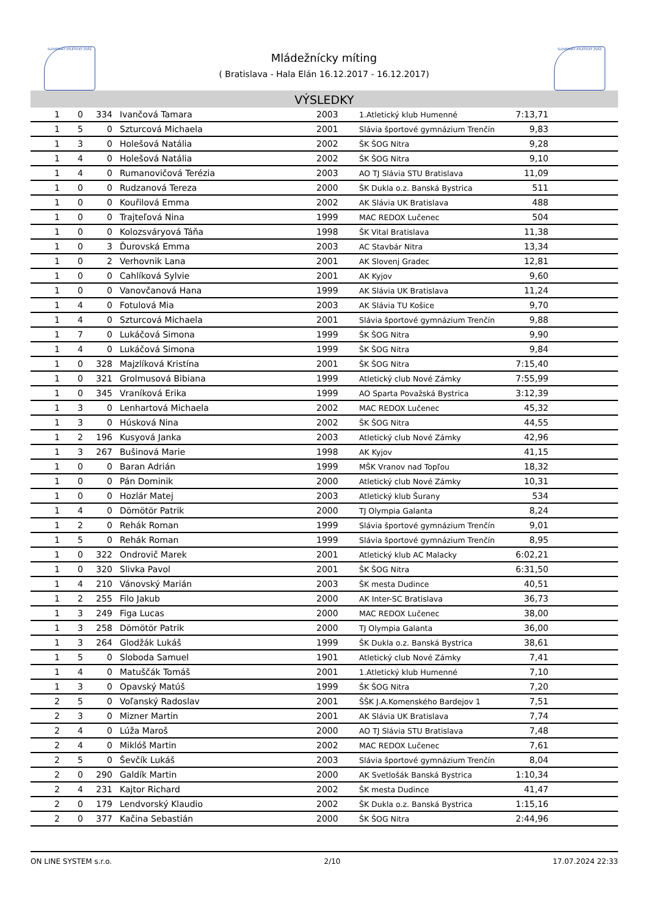SLOVENSKÝ ATLETICKÝ ZVÄZ SLOVENSKÝ ATLETICKÝ ZVÄZ
Mládežnícky míting
( Bratislava - Hala Elán 16.12.2017 - 16.12.2017)
VÝSLEDKY
| 1 | 0 | 334 | Ivančová Tamara | 2003 | 1.Atletický klub Humenné | 7:13,71 | |
| 1 | 5 | 0 | Szturcová Michaela | 2001 | Slávia športové gymnázium Trenčín | 9,83 | |
| 1 | 3 | 0 | Holešová Natália | 2002 | ŠK ŠOG Nitra | 9,28 | |
| 1 | 4 | 0 | Holešová Natália | 2002 | ŠK ŠOG Nitra | 9,10 | |
| 1 | 4 | 0 | Rumanovičová Terézia | 2003 | AO TJ Slávia STU Bratislava | 11,09 | |
| 1 | 0 | 0 | Rudzanová Tereza | 2000 | ŠK Dukla o.z. Banská Bystrica | 511 | |
| 1 | 0 | 0 | Kouřilová Emma | 2002 | AK Slávia UK Bratislava | 488 | |
| 1 | 0 | 0 | Trajteľová Nina | 1999 | MAC REDOX Lučenec | 504 | |
| 1 | 0 | 0 | Kolozsváryová Táňa | 1998 | ŠK Vital Bratislava | 11,38 | |
| 1 | 0 | 3 | Ďurovská Emma | 2003 | AC Stavbár Nitra | 13,34 | |
| 1 | 0 | 2 | Verhovnik Lana | 2001 | AK Slovenj Gradec | 12,81 | |
| 1 | 0 | 0 | Cahlíková Sylvie | 2001 | AK Kyjov | 9,60 | |
| 1 | 0 | 0 | Vanovčanová Hana | 1999 | AK Slávia UK Bratislava | 11,24 | |
| 1 | 4 | 0 | Fotulová Mia | 2003 | AK Slávia TU Košice | 9,70 | |
| 1 | 4 | 0 | Szturcová Michaela | 2001 | Slávia športové gymnázium Trenčín | 9,88 | |
| 1 | 7 | 0 | Lukáčová Simona | 1999 | ŠK ŠOG Nitra | 9,90 | |
| 1 | 4 | 0 | Lukáčová Simona | 1999 | ŠK ŠOG Nitra | 9,84 | |
| 1 | 0 | 328 | Majzlíková Kristína | 2001 | ŠK ŠOG Nitra | 7:15,40 | |
| 1 | 0 | 321 | Grolmusová Bibiana | 1999 | Atletický club Nové Zámky | 7:55,99 | |
| 1 | 0 | 345 | Vraníková Erika | 1999 | AO Sparta Považská Bystrica | 3:12,39 | |
| 1 | 3 | 0 | Lenhartová Michaela | 2002 | MAC REDOX Lučenec | 45,32 | |
| 1 | 3 | 0 | Húsková Nina | 2002 | ŠK ŠOG Nitra | 44,55 | |
| 1 | 2 | 196 | Kusyová Janka | 2003 | Atletický club Nové Zámky | 42,96 | |
| 1 | 3 | 267 | Bušinová Marie | 1998 | AK Kyjov | 41,15 | |
| 1 | 0 | 0 | Baran Adrián | 1999 | MŠK Vranov nad Topľou | 18,32 | |
| 1 | 0 | 0 | Pán Dominik | 2000 | Atletický club Nové Zámky | 10,31 | |
| 1 | 0 | 0 | Hozlár Matej | 2003 | Atletický klub Šurany | 534 | |
| 1 | 4 | 0 | Dömötör Patrik | 2000 | TJ Olympia Galanta | 8,24 | |
| 1 | 2 | 0 | Rehák Roman | 1999 | Slávia športové gymnázium Trenčín | 9,01 | |
| 1 | 5 | 0 | Rehák Roman | 1999 | Slávia športové gymnázium Trenčín | 8,95 | |
| 1 | 0 | 322 | Ondrovič Marek | 2001 | Atletický klub AC Malacky | 6:02,21 | |
| 1 | 0 | 320 | Slivka Pavol | 2001 | ŠK ŠOG Nitra | 6:31,50 | |
| 1 | 4 | 210 | Vánovský Marián | 2003 | ŠK mesta Dudince | 40,51 | |
| 1 | 2 | 255 | Filo Jakub | 2000 | AK Inter-SC Bratislava | 36,73 | |
| 1 | 3 | 249 | Figa Lucas | 2000 | MAC REDOX Lučenec | 38,00 | |
| 1 | 3 | 258 | Dömötör Patrik | 2000 | TJ Olympia Galanta | 36,00 | |
| 1 | 3 | 264 | Glodžák Lukáš | 1999 | ŠK Dukla o.z. Banská Bystrica | 38,61 | |
| 1 | 5 | 0 | Sloboda Samuel | 1901 | Atletický club Nové Zámky | 7,41 | |
| 1 | 4 | 0 | Matuščák Tomáš | 2001 | 1.Atletický klub Humenné | 7,10 | |
| 1 | 3 | 0 | Opavský Matúš | 1999 | ŠK ŠOG Nitra | 7,20 | |
| 2 | 5 | 0 | Voľanský Radoslav | 2001 | ŠŠK J.A.Komenského Bardejov 1 | 7,51 | |
| 2 | 3 | 0 | Mizner Martin | 2001 | AK Slávia UK Bratislava | 7,74 | |
| 2 | 4 | 0 | Lúža Maroš | 2000 | AO TJ Slávia STU Bratislava | 7,48 | |
| 2 | 4 | 0 | Miklóš Martin | 2002 | MAC REDOX Lučenec | 7,61 | |
| 2 | 5 | 0 | Ševčík Lukáš | 2003 | Slávia športové gymnázium Trenčín | 8,04 | |
| 2 | 0 | 290 | Galdík Martin | 2000 | AK Svetlošák Banská Bystrica | 1:10,34 | |
| 2 | 4 | 231 | Kajtor Richard | 2002 | ŠK mesta Dudince | 41,47 | |
| 2 | 0 | 179 | Lendvorský Klaudio | 2002 | ŠK Dukla o.z. Banská Bystrica | 1:15,16 | |
| 2 | 0 | 377 | Kačina Sebastián | 2000 | ŠK ŠOG Nitra | 2:44,96 | |
ON LINE SYSTEM s.r.o. 2/10 17.07.2024 22:33